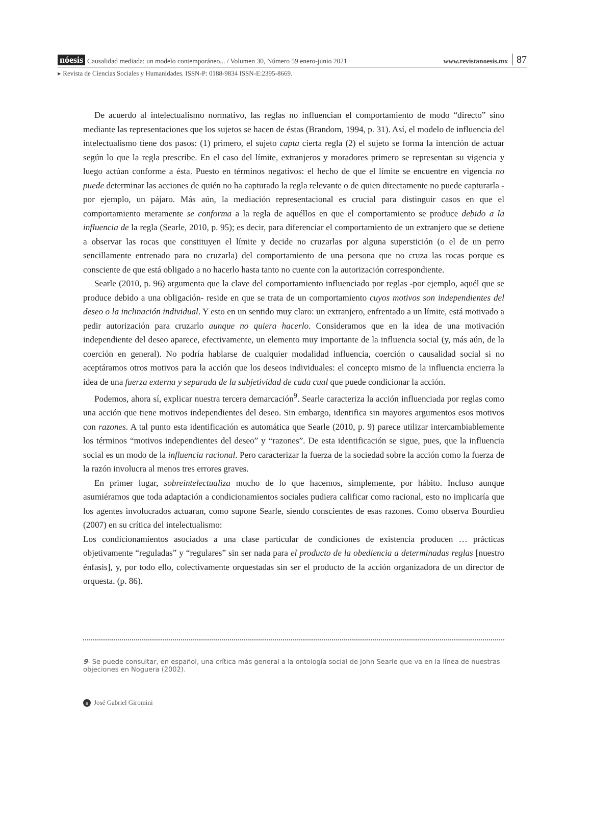nóesis Causalidad mediada: un modelo contemporáneo... / Volumen 30, Número 59 enero-junio 2021 www.revistanoesis.mx 87
▸ Revista de Ciencias Sociales y Humanidades. ISSN-P: 0188-9834 ISSN-E:2395-8669.
De acuerdo al intelectualismo normativo, las reglas no influencian el comportamiento de modo “directo” sino mediante las representaciones que los sujetos se hacen de éstas (Brandom, 1994, p. 31). Así, el modelo de influencia del intelectualismo tiene dos pasos: (1) primero, el sujeto capta cierta regla (2) el sujeto se forma la intención de actuar según lo que la regla prescribe. En el caso del límite, extranjeros y moradores primero se representan su vigencia y luego actúan conforme a ésta. Puesto en términos negativos: el hecho de que el límite se encuentre en vigencia no puede determinar las acciones de quién no ha capturado la regla relevante o de quien directamente no puede capturarla - por ejemplo, un pájaro. Más aún, la mediación representacional es crucial para distinguir casos en que el comportamiento meramente se conforma a la regla de aquéllos en que el comportamiento se produce debido a la influencia de la regla (Searle, 2010, p. 95); es decir, para diferenciar el comportamiento de un extranjero que se detiene a observar las rocas que constituyen el límite y decide no cruzarlas por alguna superstición (o el de un perro sencillamente entrenado para no cruzarla) del comportamiento de una persona que no cruza las rocas porque es consciente de que está obligado a no hacerlo hasta tanto no cuente con la autorización correspondiente.
Searle (2010, p. 96) argumenta que la clave del comportamiento influenciado por reglas -por ejemplo, aquél que se produce debido a una obligación- reside en que se trata de un comportamiento cuyos motivos son independientes del deseo o la inclinación individual. Y esto en un sentido muy claro: un extranjero, enfrentado a un límite, está motivado a pedir autorización para cruzarlo aunque no quiera hacerlo. Consideramos que en la idea de una motivación independiente del deseo aparece, efectivamente, un elemento muy importante de la influencia social (y, más aún, de la coerción en general). No podría hablarse de cualquier modalidad influencia, coerción o causalidad social si no aceptáramos otros motivos para la acción que los deseos individuales: el concepto mismo de la influencia encierra la idea de una fuerza externa y separada de la subjetividad de cada cual que puede condicionar la acción.
Podemos, ahora sí, explicar nuestra tercera demarcación<sup>9</sup>. Searle caracteriza la acción influenciada por reglas como una acción que tiene motivos independientes del deseo. Sin embargo, identifica sin mayores argumentos esos motivos con razones. A tal punto esta identificación es automática que Searle (2010, p. 9) parece utilizar intercambiablemente los términos “motivos independientes del deseo” y “razones”. De esta identificación se sigue, pues, que la influencia social es un modo de la influencia racional. Pero caracterizar la fuerza de la sociedad sobre la acción como la fuerza de la razón involucra al menos tres errores graves.
En primer lugar, sobreintelectualiza mucho de lo que hacemos, simplemente, por hábito. Incluso aunque asumiéramos que toda adaptación a condicionamientos sociales pudiera calificar como racional, esto no implicaría que los agentes involucrados actuaran, como supone Searle, siendo conscientes de esas razones. Como observa Bourdieu (2007) en su crítica del intelectualismo:
Los condicionamientos asociados a una clase particular de condiciones de existencia producen … prácticas objetivamente “reguladas” y “regulares” sin ser nada para el producto de la obediencia a determinadas reglas [nuestro énfasis], y, por todo ello, colectivamente orquestadas sin ser el producto de la acción organizadora de un director de orquesta. (p. 86).
9- Se puede consultar, en español, una crítica más general a la ontología social de John Searle que va en la línea de nuestras objeciones en Noguera (2002).
n José Gabriel Giromini